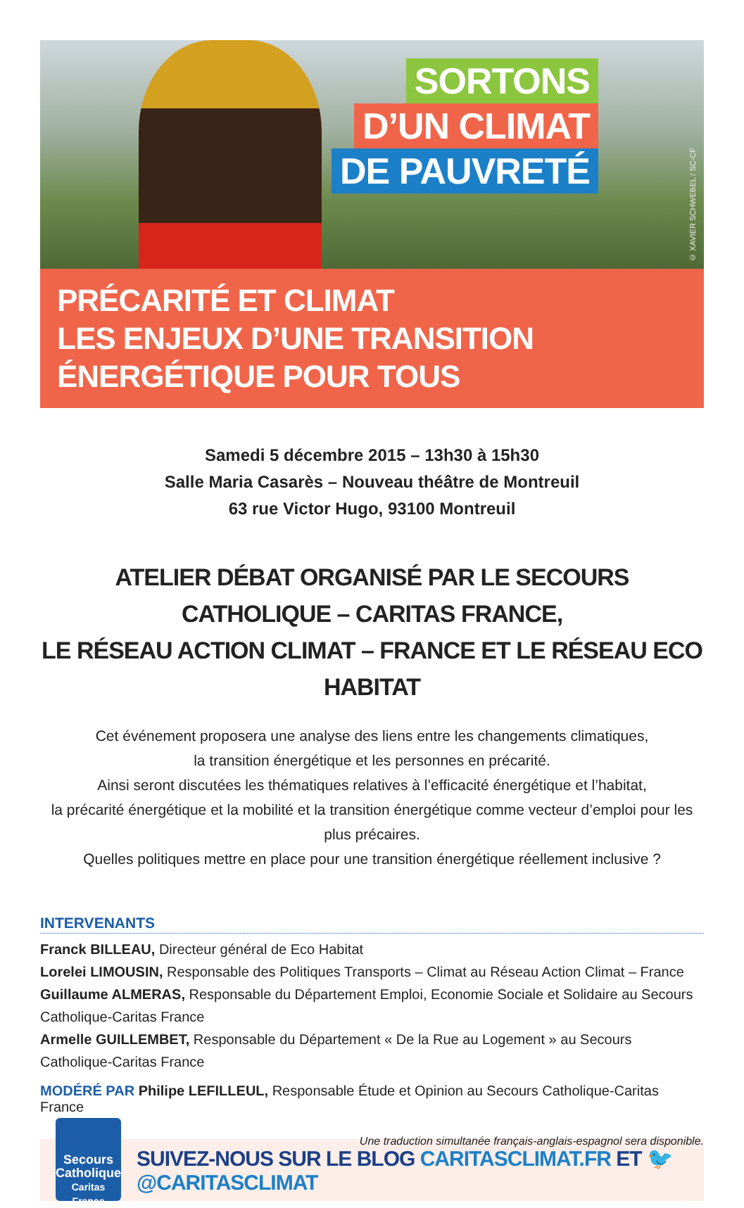SORTONS
D’UN CLIMAT
DE PAUVRETÉ
© XAVIER SCHWEBEL / SC-CF
PRÉCARITÉ ET CLIMAT
LES ENJEUX D’UNE TRANSITION ÉNERGÉTIQUE POUR TOUS
Samedi 5 décembre 2015 – 13h30 à 15h30
Salle Maria Casarès – Nouveau théâtre de Montreuil
63 rue Victor Hugo, 93100 Montreuil
ATELIER DÉBAT ORGANISÉ PAR LE SECOURS CATHOLIQUE – CARITAS FRANCE,
LE RÉSEAU ACTION CLIMAT – FRANCE ET LE RÉSEAU ECO HABITAT
Cet événement proposera une analyse des liens entre les changements climatiques,
la transition énergétique et les personnes en précarité.
Ainsi seront discutées les thématiques relatives à l’efficacité énergétique et l’habitat,
la précarité énergétique et la mobilité et la transition énergétique comme vecteur d’emploi pour les plus précaires.
Quelles politiques mettre en place pour une transition énergétique réellement inclusive ?
INTERVENANTS
Franck BILLEAU, Directeur général de Eco Habitat
Lorelei LIMOUSIN, Responsable des Politiques Transports – Climat au Réseau Action Climat – France
Guillaume ALMERAS, Responsable du Département Emploi, Economie Sociale et Solidaire au Secours Catholique-Caritas France
Armelle GUILLEMBET, Responsable du Département « De la Rue au Logement » au Secours Catholique-Caritas France
MODÉRÉ PAR Philipe LEFILLEUL, Responsable Étude et Opinion au Secours Catholique-Caritas France
Une traduction simultanée français-anglais-espagnol sera disponible.
Secours Catholique Caritas France
SUIVEZ-NOUS SUR LE BLOG CARITASCLIMAT.FR ET 🐦 @CARITASCLIMAT